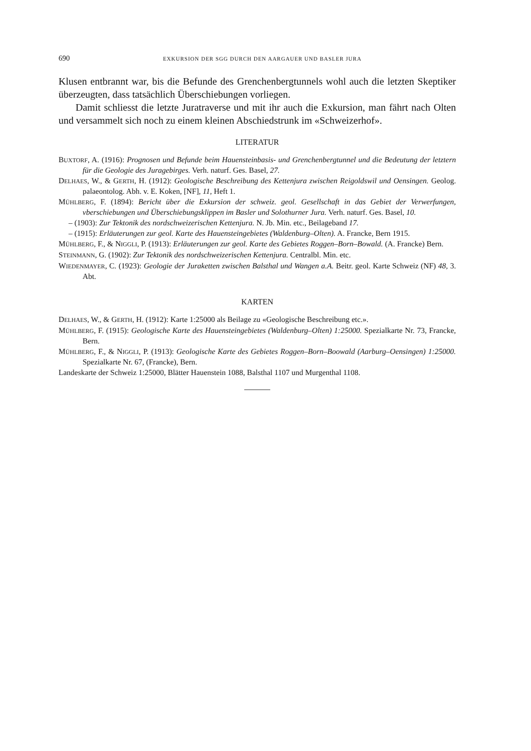690 EXKURSION DER SGG DURCH DEN AARGAUER UND BASLER JURA
Klusen entbrannt war, bis die Befunde des Grenchenbergtunnels wohl auch die letzten Skeptiker überzeugten, dass tatsächlich Überschiebungen vorliegen.
Damit schliesst die letzte Juratraverse und mit ihr auch die Exkursion, man fährt nach Olten und versammelt sich noch zu einem kleinen Abschiedstrunk im «Schweizerhof».
LITERATUR
BUXTORF, A. (1916): Prognosen und Befunde beim Hauensteinbasis- und Grenchenbergtunnel und die Bedeutung der letztern für die Geologie des Juragebirges. Verh. naturf. Ges. Basel, 27.
DELHAES, W., & GERTH, H. (1912): Geologische Beschreibung des Kettenjura zwischen Reigoldswil und Oensingen. Geolog. palaeontolog. Abh. v. E. Koken, [NF], 11, Heft 1.
MÜHLBERG, F. (1894): Bericht über die Exkursion der schweiz. geol. Gesellschaft in das Gebiet der Verwerfungen, vberschiebungen und Überschiebungsklippen im Basler und Solothurner Jura. Verh. naturf. Ges. Basel, 10.
– (1903): Zur Tektonik des nordschweizerischen Kettenjura. N. Jb. Min. etc., Beilageband 17.
– (1915): Erläuterungen zur geol. Karte des Hauensteingebietes (Waldenburg–Olten). A. Francke, Bern 1915.
MÜHLBERG, F., & NIGGLI, P. (1913): Erläuterungen zur geol. Karte des Gebietes Roggen–Born–Bowald. (A. Francke) Bern.
STEINMANN, G. (1902): Zur Tektonik des nordschweizerischen Kettenjura. Centralbl. Min. etc.
WIEDENMAYER, C. (1923): Geologie der Juraketten zwischen Balsthal und Wangen a.A. Beitr. geol. Karte Schweiz (NF) 48, 3. Abt.
KARTEN
DELHAES, W., & GERTH, H. (1912): Karte 1:25000 als Beilage zu «Geologische Beschreibung etc.».
MÜHLBERG, F. (1915): Geologische Karte des Hauensteingebietes (Waldenburg–Olten) 1:25000. Spezialkarte Nr. 73, Francke, Bern.
MÜHLBERG, F., & NIGGLI, P. (1913): Geologische Karte des Gebietes Roggen–Born–Boowald (Aarburg–Oensingen) 1:25000. Spezialkarte Nr. 67, (Francke), Bern.
Landeskarte der Schweiz 1:25000, Blätter Hauenstein 1088, Balsthal 1107 und Murgenthal 1108.